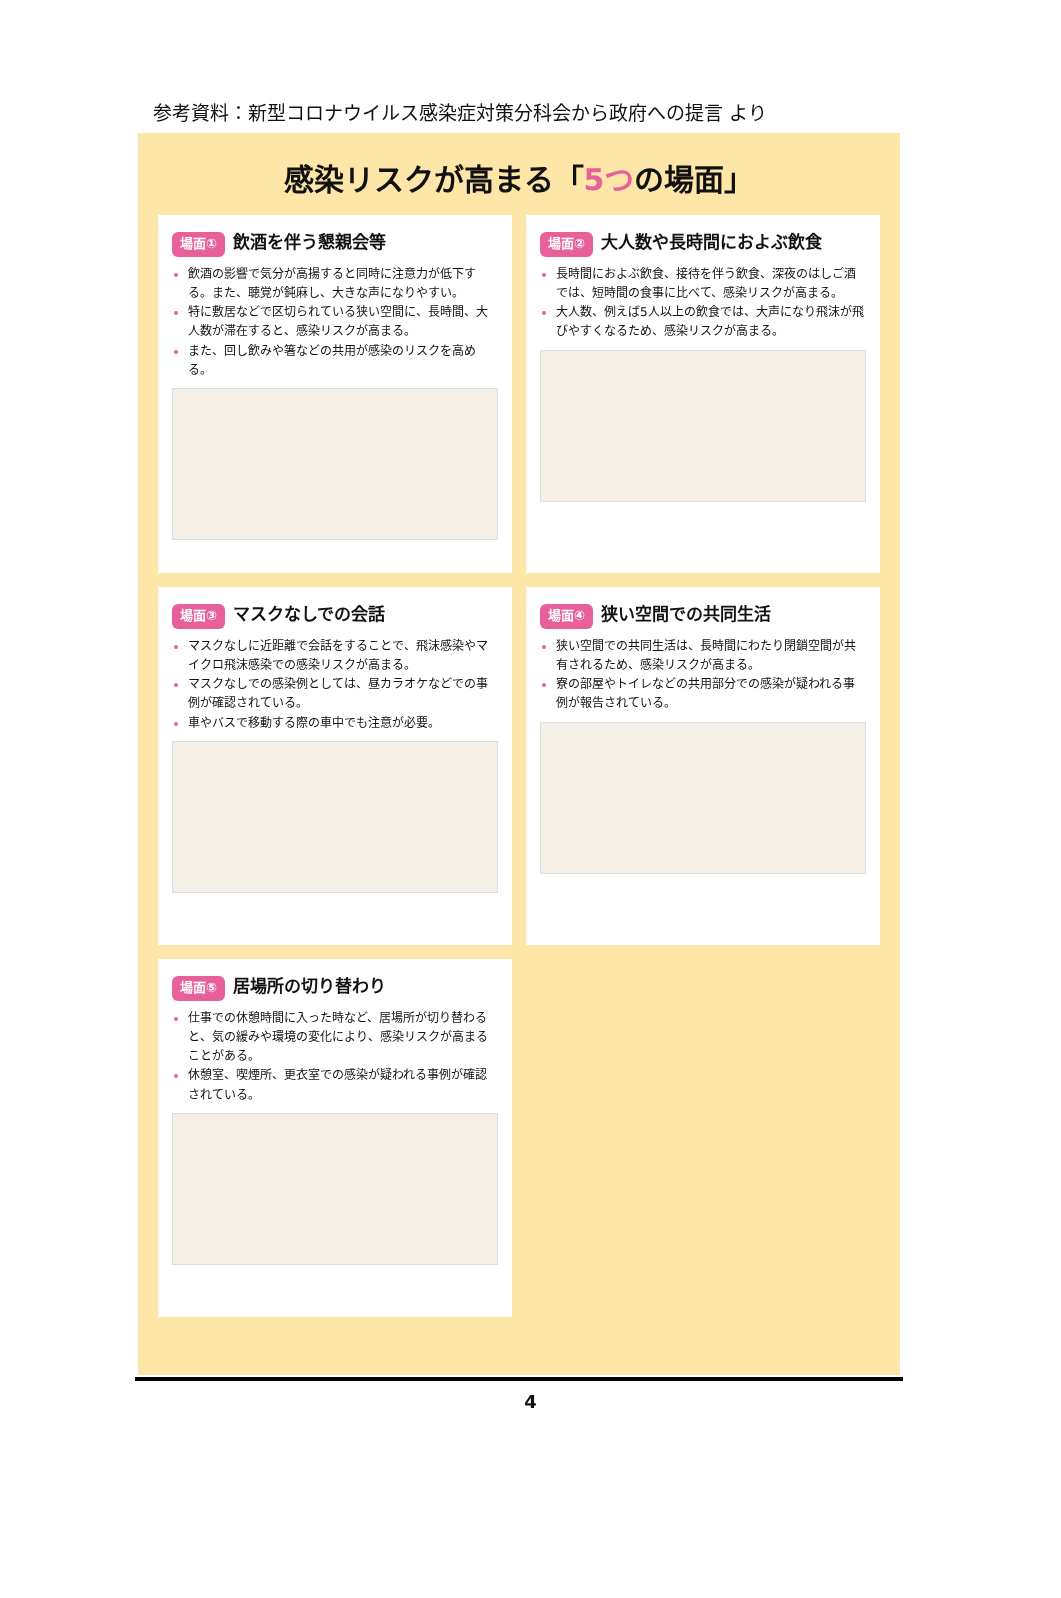参考資料：新型コロナウイルス感染症対策分科会から政府への提言 より
感染リスクが高まる「5つの場面」
場面① 飲酒を伴う懇親会等
飲酒の影響で気分が高揚すると同時に注意力が低下する。また、聴覚が鈍麻し、大きな声になりやすい。
特に敷居などで区切られている狭い空間に、長時間、大人数が滞在すると、感染リスクが高まる。
また、回し飲みや箸などの共用が感染のリスクを高める。
場面② 大人数や長時間におよぶ飲食
長時間におよぶ飲食、接待を伴う飲食、深夜のはしご酒では、短時間の食事に比べて、感染リスクが高まる。
大人数、例えば5人以上の飲食では、大声になり飛沫が飛びやすくなるため、感染リスクが高まる。
場面③ マスクなしでの会話
マスクなしに近距離で会話をすることで、飛沫感染やマイクロ飛沫感染での感染リスクが高まる。
マスクなしでの感染例としては、昼カラオケなどでの事例が確認されている。
車やバスで移動する際の車中でも注意が必要。
場面④ 狭い空間での共同生活
狭い空間での共同生活は、長時間にわたり閉鎖空間が共有されるため、感染リスクが高まる。
寮の部屋やトイレなどの共用部分での感染が疑われる事例が報告されている。
場面⑤ 居場所の切り替わり
仕事での休憩時間に入った時など、居場所が切り替わると、気の緩みや環境の変化により、感染リスクが高まることがある。
休憩室、喫煙所、更衣室での感染が疑われる事例が確認されている。
4